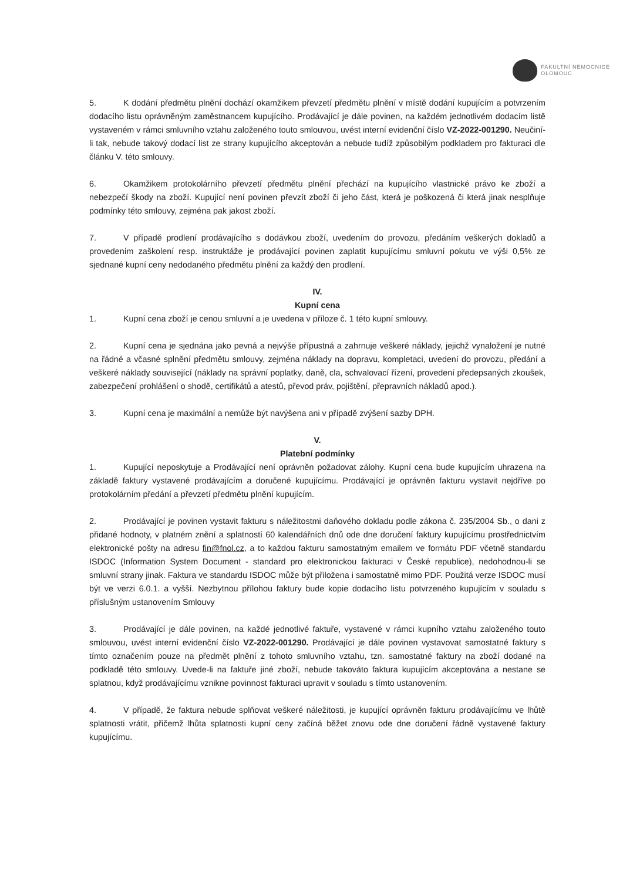FAKULTNÍ NEMOCNICE
OLOMOUC
5. K dodání předmětu plnění dochází okamžikem převzetí předmětu plnění v místě dodání kupujícím a potvrzením dodacího listu oprávněným zaměstnancem kupujícího. Prodávající je dále povinen, na každém jednotlivém dodacím listě vystaveném v rámci smluvního vztahu založeného touto smlouvou, uvést interní evidenční číslo VZ-2022-001290. Neučiní-li tak, nebude takový dodací list ze strany kupujícího akceptován a nebude tudíž způsobilým podkladem pro fakturaci dle článku V. této smlouvy.
6. Okamžikem protokolárního převzetí předmětu plnění přechází na kupujícího vlastnické právo ke zboží a nebezpečí škody na zboží. Kupující není povinen převzít zboží či jeho část, která je poškozená či která jinak nesplňuje podmínky této smlouvy, zejména pak jakost zboží.
7. V případě prodlení prodávajícího s dodávkou zboží, uvedením do provozu, předáním veškerých dokladů a provedením zaškolení resp. instruktáže je prodávající povinen zaplatit kupujícímu smluvní pokutu ve výši 0,5% ze sjednané kupní ceny nedodaného předmětu plnění za každý den prodlení.
IV.
Kupní cena
1. Kupní cena zboží je cenou smluvní a je uvedena v příloze č. 1 této kupní smlouvy.
2. Kupní cena je sjednána jako pevná a nejvýše přípustná a zahrnuje veškeré náklady, jejichž vynaložení je nutné na řádné a včasné splnění předmětu smlouvy, zejména náklady na dopravu, kompletaci, uvedení do provozu, předání a veškeré náklady související (náklady na správní poplatky, daně, cla, schvalovací řízení, provedení předepsaných zkoušek, zabezpečení prohlášení o shodě, certifikátů a atestů, převod práv, pojištění, přepravních nákladů apod.).
3. Kupní cena je maximální a nemůže být navýšena ani v případě zvýšení sazby DPH.
V.
Platební podmínky
1. Kupující neposkytuje a Prodávající není oprávněn požadovat zálohy. Kupní cena bude kupujícím uhrazena na základě faktury vystavené prodávajícím a doručené kupujícímu. Prodávající je oprávněn fakturu vystavit nejdříve po protokolárním předání a převzetí předmětu plnění kupujícím.
2. Prodávající je povinen vystavit fakturu s náležitostmi daňového dokladu podle zákona č. 235/2004 Sb., o dani z přidané hodnoty, v platném znění a splatností 60 kalendářních dnů ode dne doručení faktury kupujícímu prostřednictvím elektronické pošty na adresu fin@fnol.cz, a to každou fakturu samostatným emailem ve formátu PDF včetně standardu ISDOC (Information System Document - standard pro elektronickou fakturaci v České republice), nedohodnou-li se smluvní strany jinak. Faktura ve standardu ISDOC může být přiložena i samostatně mimo PDF. Použitá verze ISDOC musí být ve verzi 6.0.1. a vyšší. Nezbytnou přílohou faktury bude kopie dodacího listu potvrzeného kupujícím v souladu s příslušným ustanovením Smlouvy
3. Prodávající je dále povinen, na každé jednotlivé faktuře, vystavené v rámci kupního vztahu založeného touto smlouvou, uvést interní evidenční číslo VZ-2022-001290. Prodávající je dále povinen vystavovat samostatné faktury s tímto označením pouze na předmět plnění z tohoto smluvního vztahu, tzn. samostatné faktury na zboží dodané na podkladě této smlouvy. Uvede-li na faktuře jiné zboží, nebude takováto faktura kupujícím akceptována a nestane se splatnou, když prodávajícímu vznikne povinnost fakturaci upravit v souladu s tímto ustanovením.
4. V případě, že faktura nebude splňovat veškeré náležitosti, je kupující oprávněn fakturu prodávajícímu ve lhůtě splatnosti vrátit, přičemž lhůta splatnosti kupní ceny začíná běžet znovu ode dne doručení řádně vystavené faktury kupujícímu.